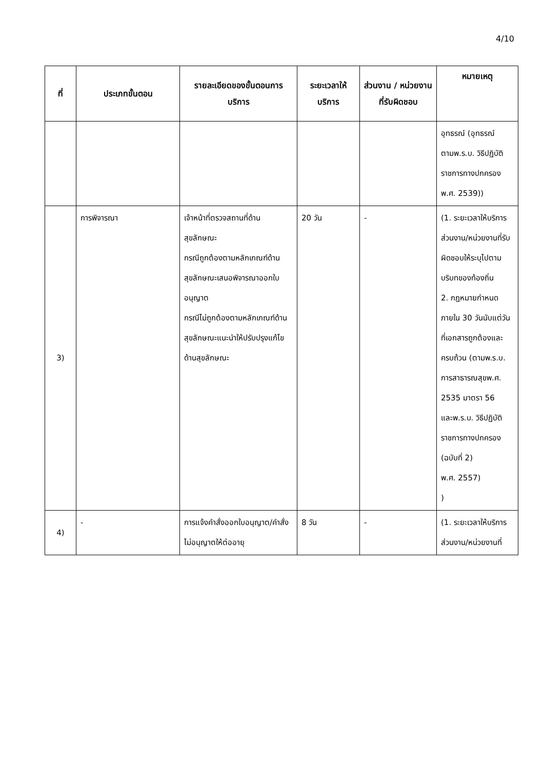4/10
| ที่ | ประเภทขั้นตอน | รายละเอียดของขั้นตอนการบริการ | ระยะเวลาให้บริการ | ส่วนงาน / หน่วยงานที่รับผิดชอบ | หมายเหตุ |
| --- | --- | --- | --- | --- | --- |
| | | | | | อุทธรณ์ (อุทธรณ์ตามพ.ร.บ. วิธีปฏิบัติราชการทางปกครองพ.ศ. 2539)) |
| 3) | การพิจารณา | เจ้าหน้าที่ตรวจสถานที่ด้านสุขลักษณะ กรณีถูกต้องตามหลักเกณฑ์ด้านสุขลักษณะเสนอพิจารณาออกใบอนุญาต กรณีไม่ถูกต้องตามหลักเกณฑ์ด้านสุขลักษณะแนะนำให้ปรับปรุงแก้ไขด้านสุขลักษณะ | 20 วัน | - | (1. ระยะเวลาให้บริการส่วนงาน/หน่วยงานที่รับผิดชอบให้ระบุไปตามบริบทของท้องถิ่น 2. กฎหมายกำหนดภายใน 30 วันนับแต่วันที่เอกสารถูกต้องและครบถ้วน (ตามพ.ร.บ. การสาธารณสุขพ.ศ. 2535 มาตรา 56 และพ.ร.บ. วิธีปฏิบัติราชการทางปกครอง (ฉบับที่ 2) พ.ศ. 2557) ) |
| 4) | - | การแจ้งคำสั่งออกใบอนุญาต/คำสั่งไม่อนุญาตให้ต่ออายุ | 8 วัน | - | (1. ระยะเวลาให้บริการส่วนงาน/หน่วยงานที่ |